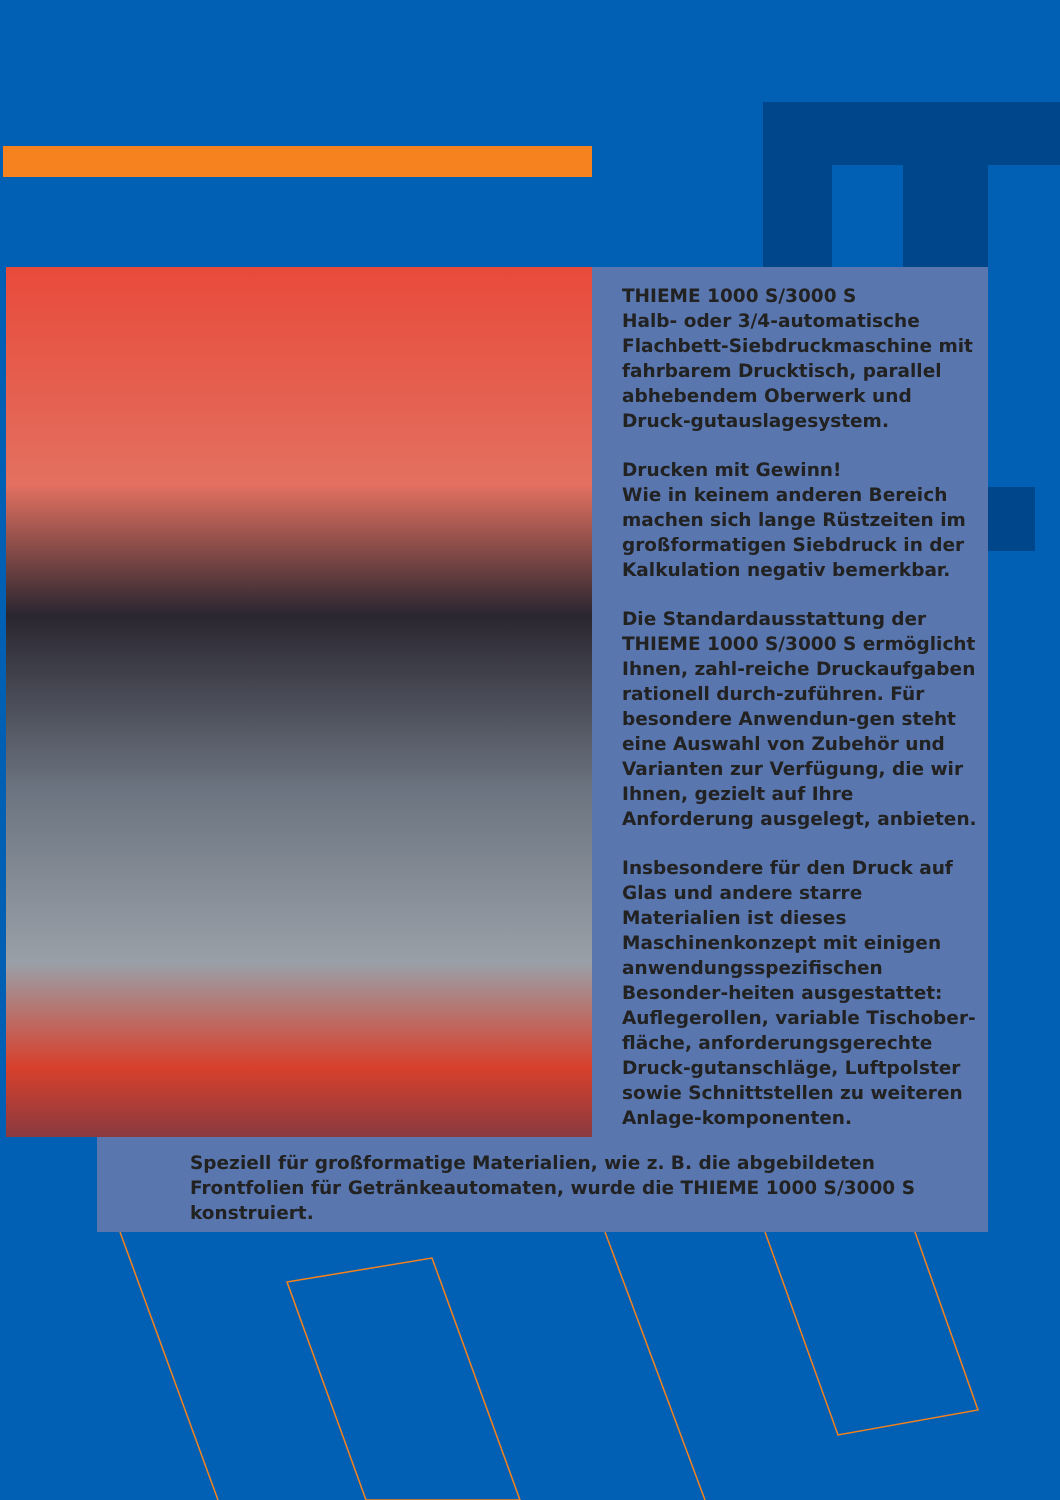THIEME 1000 S/3000 S
Halb- oder 3/4-automatische Flachbett-Siebdruckmaschine mit fahrbarem Drucktisch, parallel abhebendem Oberwerk und Druck-gutauslagesystem.
Drucken mit Gewinn!
Wie in keinem anderen Bereich machen sich lange Rüstzeiten im großformatigen Siebdruck in der Kalkulation negativ bemerkbar.
Die Standardausstattung der THIEME 1000 S/3000 S ermöglicht Ihnen, zahl-reiche Druckaufgaben rationell durch-zuführen. Für besondere Anwendun-gen steht eine Auswahl von Zubehör und Varianten zur Verfügung, die wir Ihnen, gezielt auf Ihre Anforderung ausgelegt, anbieten.
Insbesondere für den Druck auf Glas und andere starre Materialien ist dieses Maschinenkonzept mit einigen anwendungsspezifischen Besonder-heiten ausgestattet:
Auflegerollen, variable Tischober-fläche, anforderungsgerechte Druck-gutanschläge, Luftpolster sowie Schnittstellen zu weiteren Anlage-komponenten.
Speziell für großformatige Materialien, wie z. B. die abgebildeten Frontfolien für Getränkeautomaten, wurde die THIEME 1000 S/3000 S konstruiert.